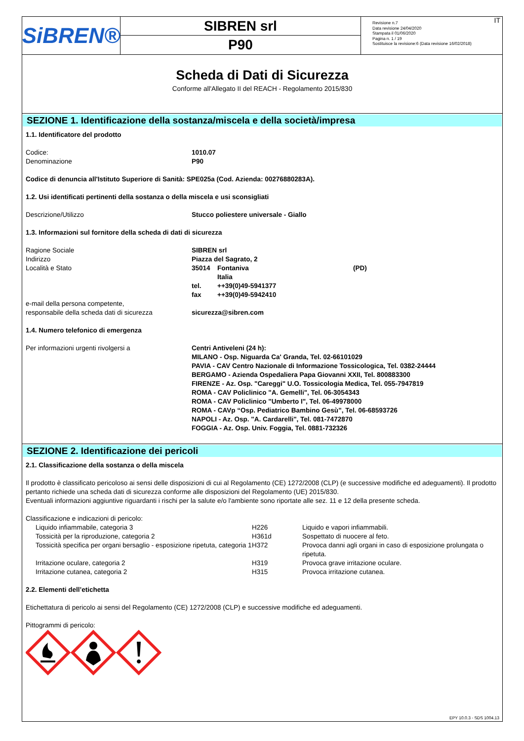SiBREN®
SIBREN srl
P90
Revisione n.7
Data revisione 24/04/2020
Stampata il 01/06/2020
Pagina n. 1 / 19
Sostituisce la revisione:6 (Data revisione 16/02/2018)
IT
Scheda di Dati di Sicurezza
Conforme all'Allegato II del REACH - Regolamento 2015/830
SEZIONE 1. Identificazione della sostanza/miscela e della società/impresa
1.1. Identificatore del prodotto
| Codice: | 1010.07 |
| Denominazione | P90 |
Codice di denuncia all'Istituto Superiore di Sanità: SPE025a (Cod. Azienda: 00276880283A).
1.2. Usi identificati pertinenti della sostanza o della miscela e usi sconsigliati
| Descrizione/Utilizzo | Stucco poliestere universale - Giallo |
1.3. Informazioni sul fornitore della scheda di dati di sicurezza
| Ragione Sociale | SIBREN srl | | |
| Indirizzo | Piazza del Sagrato, 2 | | |
| Località e Stato | 35014 | Fontaniva | (PD) |
| | | Italia | |
| | tel. | ++39(0)49-5941377 | |
| | fax | ++39(0)49-5942410 | |
| e-mail della persona competente, responsabile della scheda dati di sicurezza | sicurezza@sibren.com | | |
1.4. Numero telefonico di emergenza
| Per informazioni urgenti rivolgersi a | Centri Antiveleni (24 h): MILANO - Osp. Niguarda Ca' Granda, Tel. 02-66101029 PAVIA - CAV Centro Nazionale di Informazione Tossicologica, Tel. 0382-24444 BERGAMO - Azienda Ospedaliera Papa Giovanni XXII, Tel. 800883300 FIRENZE - Az. Osp. "Careggi" U.O. Tossicologia Medica, Tel. 055-7947819 ROMA - CAV Policlinico "A. Gemelli", Tel. 06-3054343 ROMA - CAV Policlinico "Umberto I", Tel. 06-49978000 ROMA - CAVp “Osp. Pediatrico Bambino Gesù”, Tel. 06-68593726 NAPOLI - Az. Osp. "A. Cardarelli", Tel. 081-7472870 FOGGIA - Az. Osp. Univ. Foggia, Tel. 0881-732326 |
SEZIONE 2. Identificazione dei pericoli
2.1. Classificazione della sostanza o della miscela
Il prodotto è classificato pericoloso ai sensi delle disposizioni di cui al Regolamento (CE) 1272/2008 (CLP) (e successive modifiche ed adeguamenti). Il prodotto pertanto richiede una scheda dati di sicurezza conforme alle disposizioni del Regolamento (UE) 2015/830.
Eventuali informazioni aggiuntive riguardanti i rischi per la salute e/o l'ambiente sono riportate alle sez. 11 e 12 della presente scheda.
Classificazione e indicazioni di pericolo:
| | Liquido infiammabile, categoria 3 | H226 | Liquido e vapori infiammabili. |
| | Tossicità per la riproduzione, categoria 2 | H361d | Sospettato di nuocere al feto. |
| | Tossicità specifica per organi bersaglio - esposizione ripetuta, categoria 1 | H372 | Provoca danni agli organi in caso di esposizione prolungata o ripetuta. |
| | Irritazione oculare, categoria 2 | H319 | Provoca grave irritazione oculare. |
| | Irritazione cutanea, categoria 2 | H315 | Provoca irritazione cutanea. |
2.2. Elementi dell’etichetta
Etichettatura di pericolo ai sensi del Regolamento (CE) 1272/2008 (CLP) e successive modifiche ed adeguamenti.
Pittogrammi di pericolo:
EPY 10.0.3 - SDS 1004.13